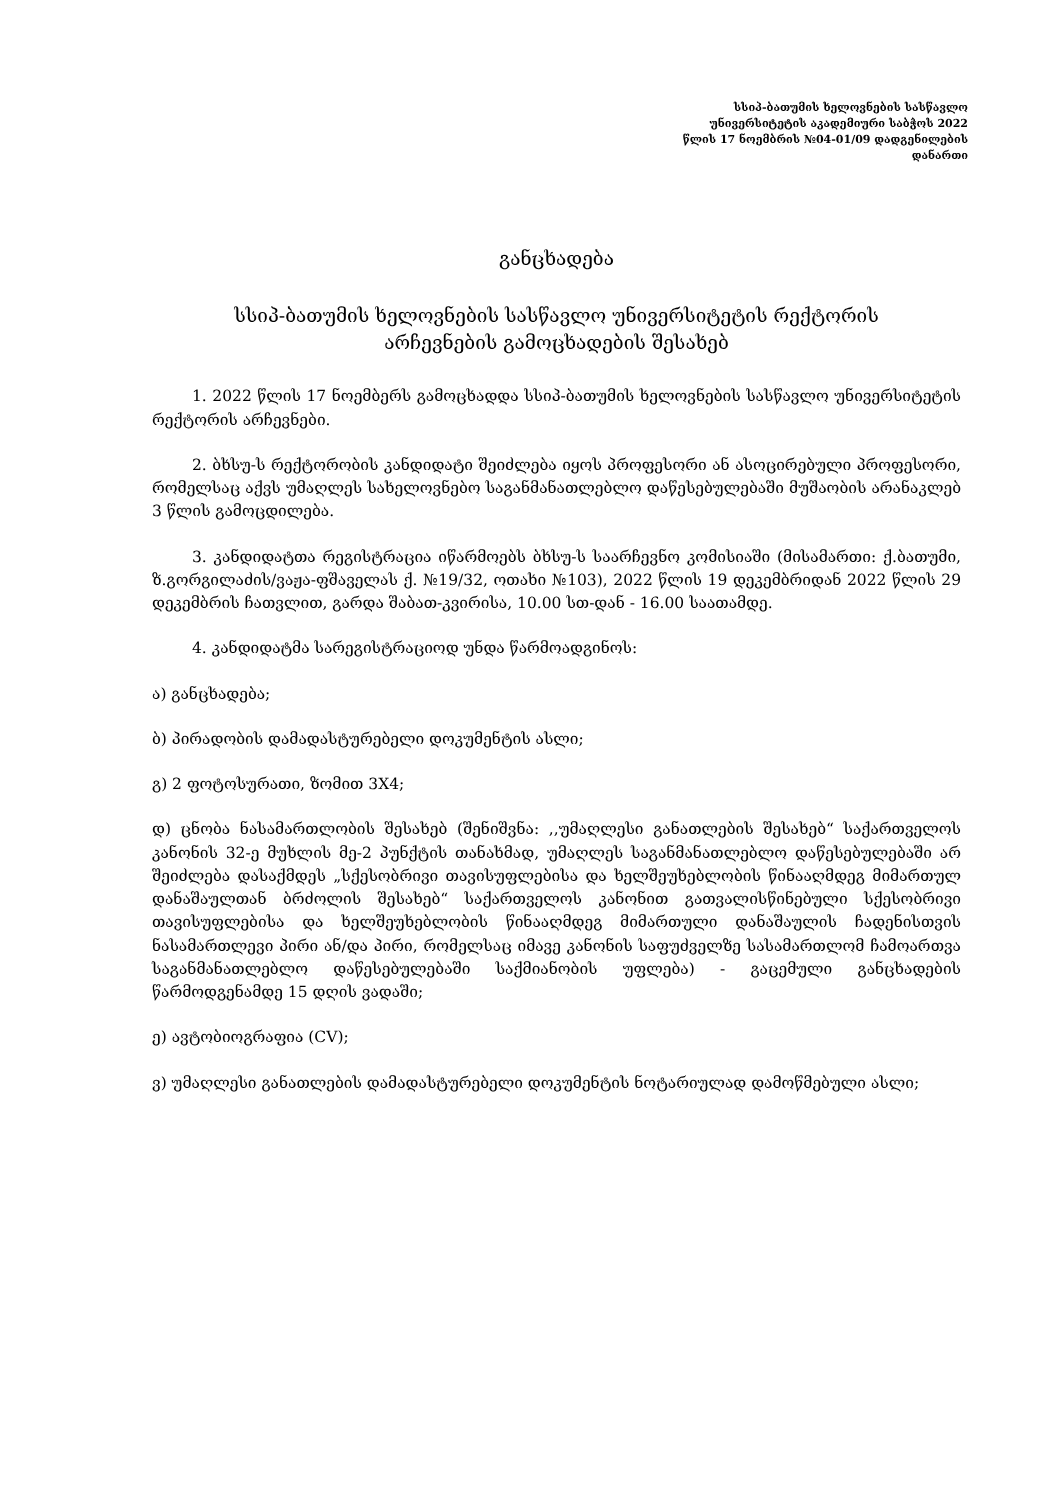სსიპ-ბათუმის ხელოვნების სასწავლო
უნივერსიტეტის აკადემიური საბჭოს 2022
წლის 17 ნოემბრის №04-01/09 დადგენილების
დანართი
განცხადება
სსიპ-ბათუმის ხელოვნების სასწავლო უნივერსიტეტის რექტორის
არჩევნების გამოცხადების შესახებ
1. 2022 წლის 17 ნოემბერს გამოცხადდა სსიპ-ბათუმის ხელოვნების სასწავლო უნივერსიტეტის რექტორის არჩევნები.
2. ბხსუ-ს რექტორობის კანდიდატი შეიძლება იყოს პროფესორი ან ასოცირებული პროფესორი, რომელსაც აქვს უმაღლეს სახელოვნებო საგანმანათლებლო დაწესებულებაში მუშაობის არანაკლებ 3 წლის გამოცდილება.
3. კანდიდატთა რეგისტრაცია იწარმოებს ბხსუ-ს საარჩევნო კომისიაში (მისამართი: ქ.ბათუმი, ზ.გორგილაძის/ვაჟა-ფშაველას ქ. №19/32, ოთახი №103), 2022 წლის 19 დეკემბრიდან 2022 წლის 29 დეკემბრის ჩათვლით, გარდა შაბათ-კვირისა, 10.00 სთ-დან - 16.00 საათამდე.
4. კანდიდატმა სარეგისტრაციოდ უნდა წარმოადგინოს:
ა) განცხადება;
ბ) პირადობის დამადასტურებელი დოკუმენტის ასლი;
გ) 2 ფოტოსურათი, ზომით 3X4;
დ) ცნობა ნასამართლობის შესახებ (შენიშვნა: ,,უმაღლესი განათლების შესახებ“ საქართველოს კანონის 32-ე მუხლის მე-2 პუნქტის თანახმად, უმაღლეს საგანმანათლებლო დაწესებულებაში არ შეიძლება დასაქმდეს „სქესობრივი თავისუფლებისა და ხელშეუხებლობის წინააღმდეგ მიმართულ დანაშაულთან ბრძოლის შესახებ“ საქართველოს კანონით გათვალისწინებული სქესობრივი თავისუფლებისა და ხელშეუხებლობის წინააღმდეგ მიმართული დანაშაულის ჩადენისთვის ნასამართლევი პირი ან/და პირი, რომელსაც იმავე კანონის საფუძველზე სასამართლომ ჩამოართვა საგანმანათლებლო დაწესებულებაში საქმიანობის უფლება) - გაცემული განცხადების წარმოდგენამდე 15 დღის ვადაში;
ე) ავტობიოგრაფია (CV);
ვ) უმაღლესი განათლების დამადასტურებელი დოკუმენტის ნოტარიულად დამოწმებული ასლი;